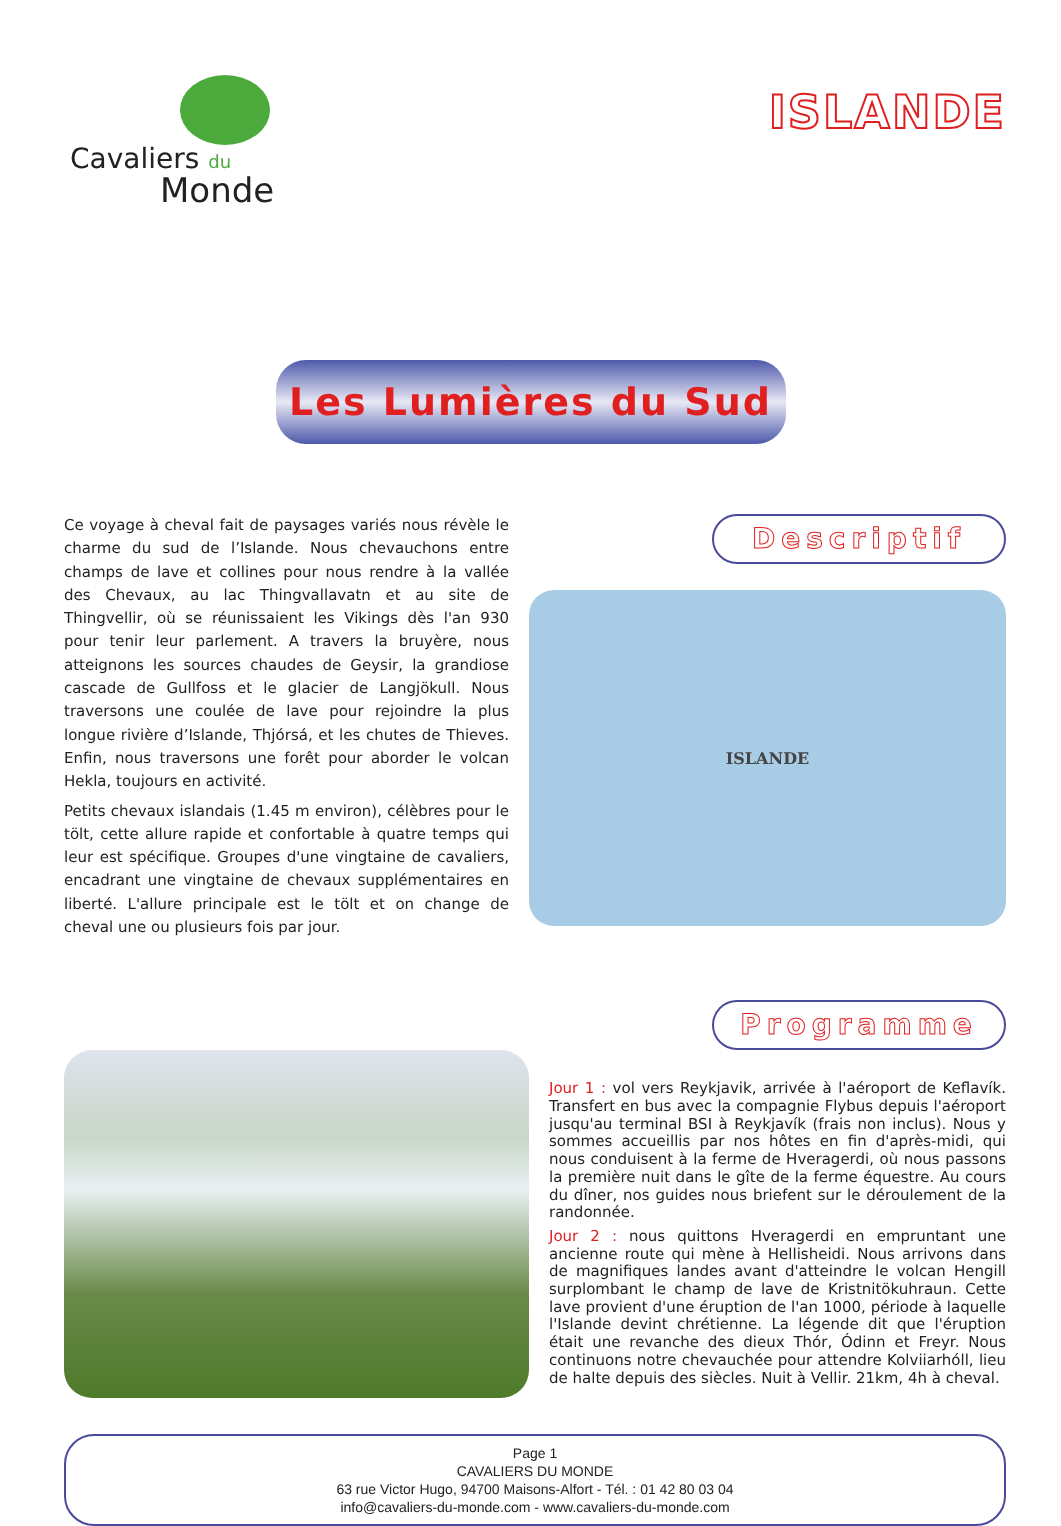Cavaliers du
Monde
ISLANDE
Les Lumières du Sud
Ce voyage à cheval fait de paysages variés nous révèle le charme du sud de l’Islande. Nous chevauchons entre champs de lave et collines pour nous rendre à la vallée des Chevaux, au lac Thingvallavatn et au site de Thingvellir, où se réunissaient les Vikings dès l'an 930 pour tenir leur parlement. A travers la bruyère, nous atteignons les sources chaudes de Geysir, la grandiose cascade de Gullfoss et le glacier de Langjökull. Nous traversons une coulée de lave pour rejoindre la plus longue rivière d’Islande, Thjórsá, et les chutes de Thieves. Enfin, nous traversons une forêt pour aborder le volcan Hekla, toujours en activité.
Petits chevaux islandais (1.45 m environ), célèbres pour le tölt, cette allure rapide et confortable à quatre temps qui leur est spécifique. Groupes d'une vingtaine de cavaliers, encadrant une vingtaine de chevaux supplémentaires en liberté. L'allure principale est le tölt et on change de cheval une ou plusieurs fois par jour.
Descriptif
ISLANDE
Programme
Jour 1 : vol vers Reykjavik, arrivée à l'aéroport de Keflavík. Transfert en bus avec la compagnie Flybus depuis l'aéroport jusqu'au terminal BSI à Reykjavík (frais non inclus). Nous y sommes accueillis par nos hôtes en fin d'après-midi, qui nous conduisent à la ferme de Hveragerdi, où nous passons la première nuit dans le gîte de la ferme équestre. Au cours du dîner, nos guides nous briefent sur le déroulement de la randonnée.
Jour 2 : nous quittons Hveragerdi en empruntant une ancienne route qui mène à Hellisheidi. Nous arrivons dans de magnifiques landes avant d'atteindre le volcan Hengill surplombant le champ de lave de Kristnitökuhraun. Cette lave provient d'une éruption de l'an 1000, période à laquelle l'Islande devint chrétienne. La légende dit que l'éruption était une revanche des dieux Thór, Ódinn et Freyr. Nous continuons notre chevauchée pour attendre Kolviiarhóll, lieu de halte depuis des siècles. Nuit à Vellir. 21km, 4h à cheval.
Page 1
CAVALIERS DU MONDE
63 rue Victor Hugo, 94700 Maisons-Alfort - Tél. : 01 42 80 03 04
info@cavaliers-du-monde.com - www.cavaliers-du-monde.com